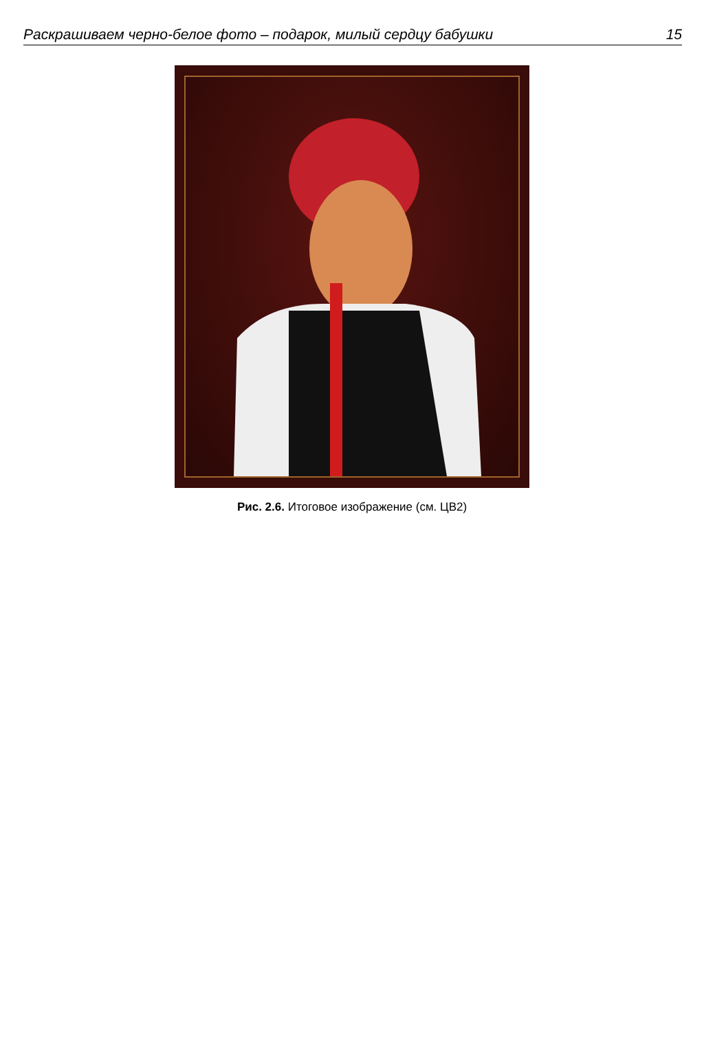Раскрашиваем черно-белое фото – подарок, милый сердцу бабушки 15
Рис. 2.6. Итоговое изображение (см. ЦВ2)